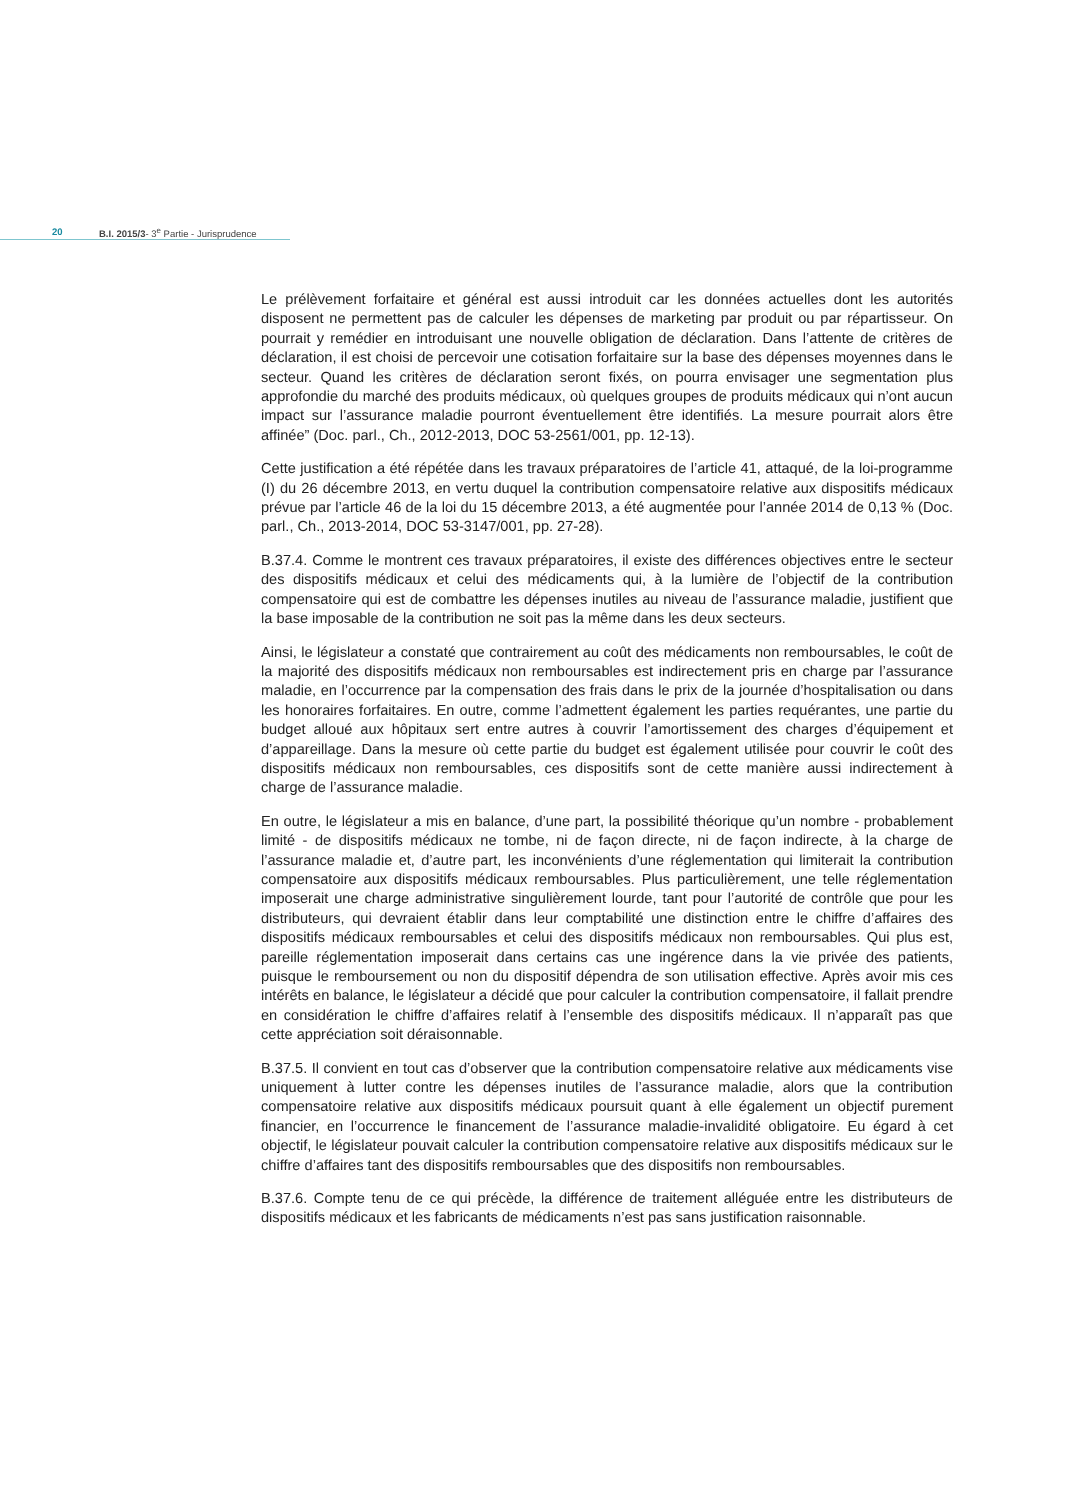20 B.I. 2015/3- 3<sup>e</sup> Partie - Jurisprudence
Le prélèvement forfaitaire et général est aussi introduit car les données actuelles dont les autorités disposent ne permettent pas de calculer les dépenses de marketing par produit ou par répartisseur. On pourrait y remédier en introduisant une nouvelle obligation de déclaration. Dans l’attente de critères de déclaration, il est choisi de percevoir une cotisation forfaitaire sur la base des dépenses moyennes dans le secteur. Quand les critères de déclaration seront fixés, on pourra envisager une segmentation plus approfondie du marché des produits médicaux, où quelques groupes de produits médicaux qui n’ont aucun impact sur l’assurance maladie pourront éventuellement être identifiés. La mesure pourrait alors être affinée” (Doc. parl., Ch., 2012-2013, DOC 53-2561/001, pp. 12-13).
Cette justification a été répétée dans les travaux préparatoires de l’article 41, attaqué, de la loi-programme (I) du 26 décembre 2013, en vertu duquel la contribution compensatoire relative aux dispositifs médicaux prévue par l’article 46 de la loi du 15 décembre 2013, a été augmentée pour l’année 2014 de 0,13 % (Doc. parl., Ch., 2013-2014, DOC 53-3147/001, pp. 27-28).
B.37.4. Comme le montrent ces travaux préparatoires, il existe des différences objectives entre le secteur des dispositifs médicaux et celui des médicaments qui, à la lumière de l’objectif de la contribution compensatoire qui est de combattre les dépenses inutiles au niveau de l’assurance maladie, justifient que la base imposable de la contribution ne soit pas la même dans les deux secteurs.
Ainsi, le législateur a constaté que contrairement au coût des médicaments non remboursables, le coût de la majorité des dispositifs médicaux non remboursables est indirectement pris en charge par l’assurance maladie, en l’occurrence par la compensation des frais dans le prix de la journée d’hospitalisation ou dans les honoraires forfaitaires. En outre, comme l’admettent également les parties requérantes, une partie du budget alloué aux hôpitaux sert entre autres à couvrir l’amortissement des charges d’équipement et d’appareillage. Dans la mesure où cette partie du budget est également utilisée pour couvrir le coût des dispositifs médicaux non remboursables, ces dispositifs sont de cette manière aussi indirectement à charge de l’assurance maladie.
En outre, le législateur a mis en balance, d’une part, la possibilité théorique qu’un nombre - probablement limité - de dispositifs médicaux ne tombe, ni de façon directe, ni de façon indirecte, à la charge de l’assurance maladie et, d’autre part, les inconvénients d’une réglementation qui limiterait la contribution compensatoire aux dispositifs médicaux remboursables. Plus particulièrement, une telle réglementation imposerait une charge administrative singulièrement lourde, tant pour l’autorité de contrôle que pour les distributeurs, qui devraient établir dans leur comptabilité une distinction entre le chiffre d’affaires des dispositifs médicaux remboursables et celui des dispositifs médicaux non remboursables. Qui plus est, pareille réglementation imposerait dans certains cas une ingérence dans la vie privée des patients, puisque le remboursement ou non du dispositif dépendra de son utilisation effective. Après avoir mis ces intérêts en balance, le législateur a décidé que pour calculer la contribution compensatoire, il fallait prendre en considération le chiffre d’affaires relatif à l’ensemble des dispositifs médicaux. Il n’apparaît pas que cette appréciation soit déraisonnable.
B.37.5. Il convient en tout cas d’observer que la contribution compensatoire relative aux médicaments vise uniquement à lutter contre les dépenses inutiles de l’assurance maladie, alors que la contribution compensatoire relative aux dispositifs médicaux poursuit quant à elle également un objectif purement financier, en l’occurrence le financement de l’assurance maladie-invalidité obligatoire. Eu égard à cet objectif, le législateur pouvait calculer la contribution compensatoire relative aux dispositifs médicaux sur le chiffre d’affaires tant des dispositifs remboursables que des dispositifs non remboursables.
B.37.6. Compte tenu de ce qui précède, la différence de traitement alléguée entre les distributeurs de dispositifs médicaux et les fabricants de médicaments n’est pas sans justification raisonnable.